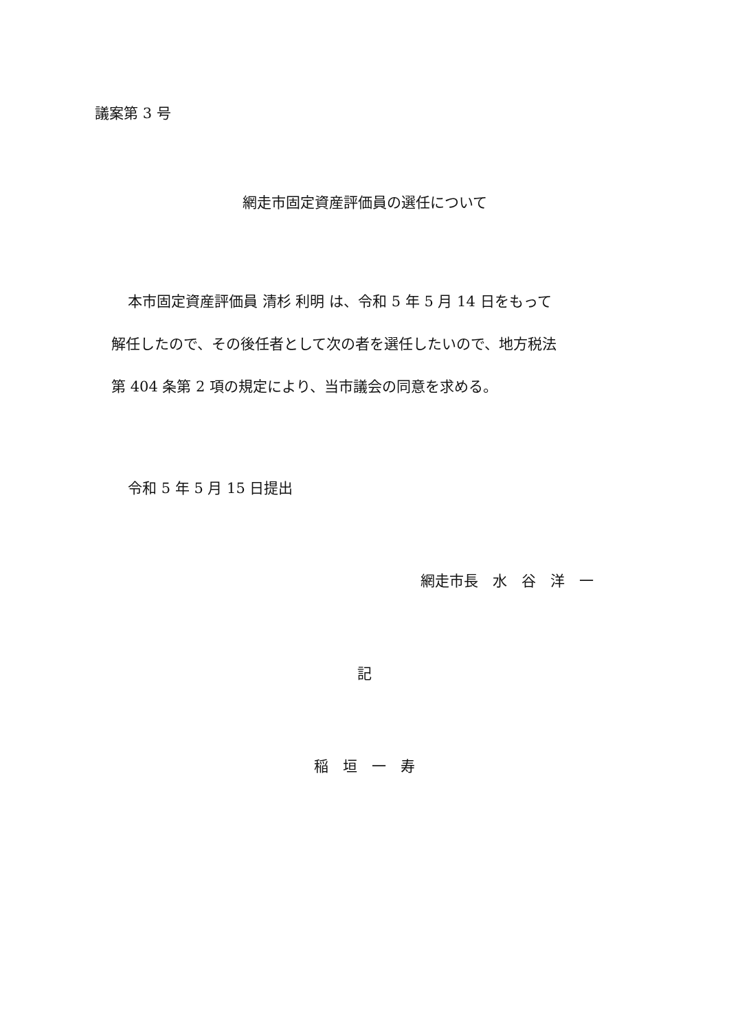議案第 3 号
網走市固定資産評価員の選任について
本市固定資産評価員 清杉 利明 は、令和 5 年 5 月 14 日をもって
解任したので、その後任者として次の者を選任したいので、地方税法
第 404 条第 2 項の規定により、当市議会の同意を求める。
令和 5 年 5 月 15 日提出
網走市長　水　谷　洋　一
記
稲　垣　一　寿